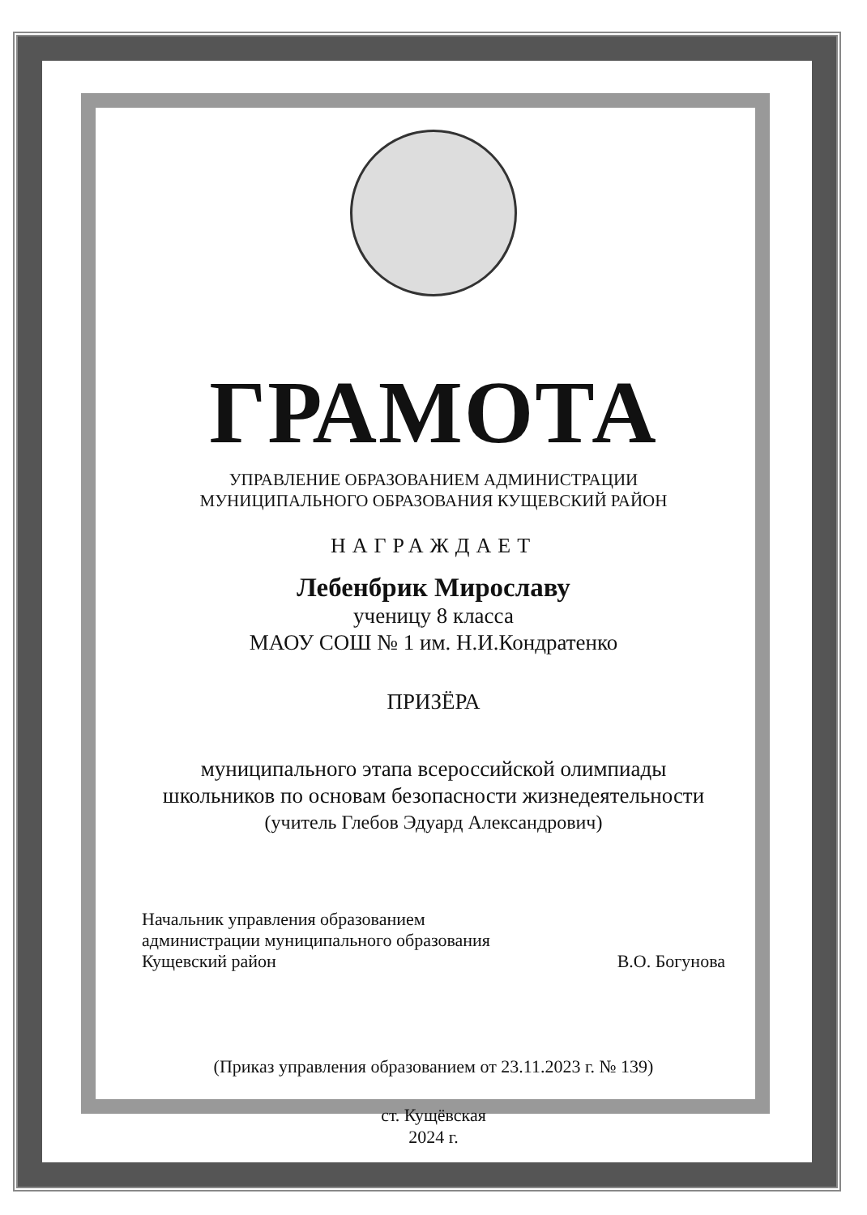ГРАМОТА
УПРАВЛЕНИЕ ОБРАЗОВАНИЕМ АДМИНИСТРАЦИИ
МУНИЦИПАЛЬНОГО ОБРАЗОВАНИЯ КУЩЕВСКИЙ РАЙОН
НАГРАЖДАЕТ
Лебенбрик Мирославу
ученицу 8 класса
МАОУ СОШ № 1 им. Н.И.Кондратенко
ПРИЗЁРА
муниципального этапа всероссийской олимпиады
школьников по основам безопасности жизнедеятельности
(учитель Глебов Эдуард Александрович)
Начальник управления образованием
администрации муниципального образования
Кущевский район
В.О. Богунова
(Приказ управления образованием от 23.11.2023 г. № 139)
ст. Кущёвская
2024 г.